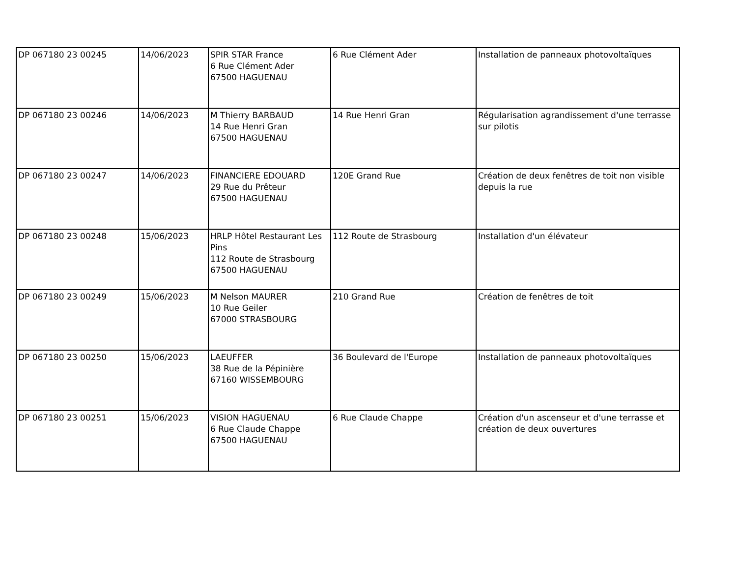| DP 067180 23 00245 | 14/06/2023 | SPIR STAR France 6 Rue Clément Ader 67500 HAGUENAU | 6 Rue Clément Ader | Installation de panneaux photovoltaïques |
| DP 067180 23 00246 | 14/06/2023 | M Thierry BARBAUD 14 Rue Henri Gran 67500 HAGUENAU | 14 Rue Henri Gran | Régularisation agrandissement d'une terrasse sur pilotis |
| DP 067180 23 00247 | 14/06/2023 | FINANCIERE EDOUARD 29 Rue du Prêteur 67500 HAGUENAU | 120E Grand Rue | Création de deux fenêtres de toit non visible depuis la rue |
| DP 067180 23 00248 | 15/06/2023 | HRLP Hôtel Restaurant Les Pins 112 Route de Strasbourg 67500 HAGUENAU | 112 Route de Strasbourg | Installation d'un élévateur |
| DP 067180 23 00249 | 15/06/2023 | M Nelson MAURER 10 Rue Geiler 67000 STRASBOURG | 210 Grand Rue | Création de fenêtres de toit |
| DP 067180 23 00250 | 15/06/2023 | LAEUFFER 38 Rue de la Pépinière 67160 WISSEMBOURG | 36 Boulevard de l'Europe | Installation de panneaux photovoltaïques |
| DP 067180 23 00251 | 15/06/2023 | VISION HAGUENAU 6 Rue Claude Chappe 67500 HAGUENAU | 6 Rue Claude Chappe | Création d'un ascenseur et d'une terrasse et création de deux ouvertures |